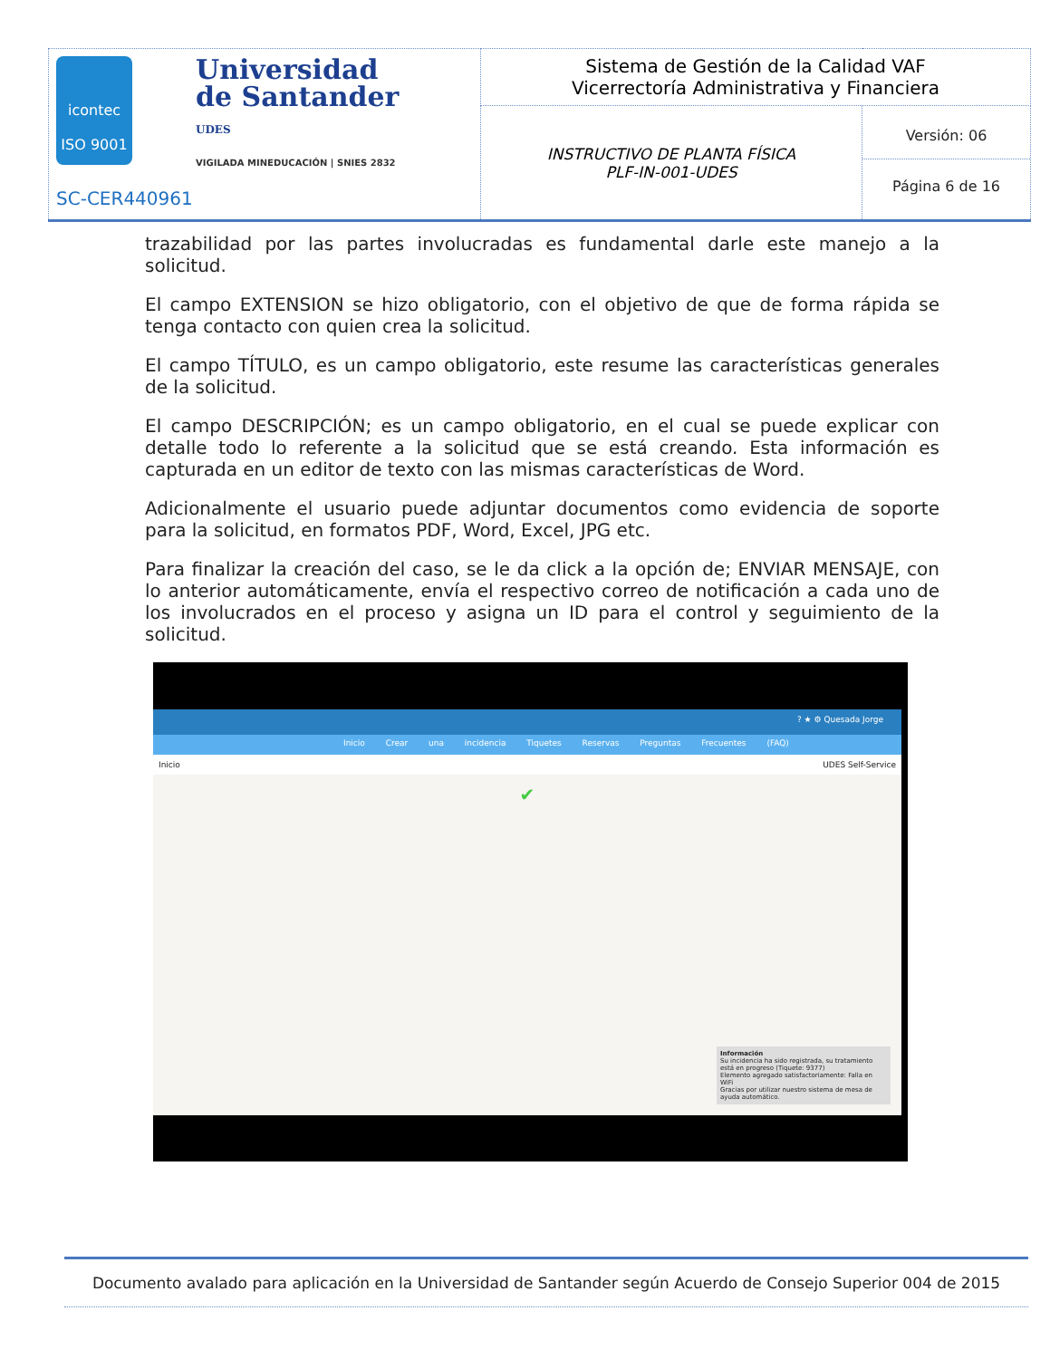| icontec ISO 9001 Universidad de Santander UDES VIGILADA MINEDUCACIÓN / SNIES 2832 SC-CER440961 | Sistema de Gestión de la Calidad VAF Vicerrectoría Administrativa y Financiera | |
| | INSTRUCTIVO DE PLANTA FÍSICA PLF-IN-001-UDES | Versión: 06 Página 6 de 16 |
trazabilidad por las partes involucradas es fundamental darle este manejo a la solicitud.
El campo EXTENSION se hizo obligatorio, con el objetivo de que de forma rápida se tenga contacto con quien crea la solicitud.
El campo TÍTULO, es un campo obligatorio, este resume las características generales de la solicitud.
El campo DESCRIPCIÓN; es un campo obligatorio, en el cual se puede explicar con detalle todo lo referente a la solicitud que se está creando. Esta información es capturada en un editor de texto con las mismas características de Word.
Adicionalmente el usuario puede adjuntar documentos como evidencia de soporte para la solicitud, en formatos PDF, Word, Excel, JPG etc.
Para finalizar la creación del caso, se le da click a la opción de; ENVIAR MENSAJE, con lo anterior automáticamente, envía el respectivo correo de notificación a cada uno de los involucrados en el proceso y asigna un ID para el control y seguimiento de la solicitud.
? ★ ⚙ Quesada Jorge
Inicio Crear una incidencia Tiquetes Reservas Preguntas Frecuentes (FAQ)
Inicio UDES Self-Service
✔
Información
Su incidencia ha sido registrada, su tratamiento está en progreso (Tiquete: 9377)
Elemento agregado satisfactoriamente: Falla en WiFi
Gracias por utilizar nuestro sistema de mesa de ayuda automático.
Documento avalado para aplicación en la Universidad de Santander según Acuerdo de Consejo Superior 004 de 2015